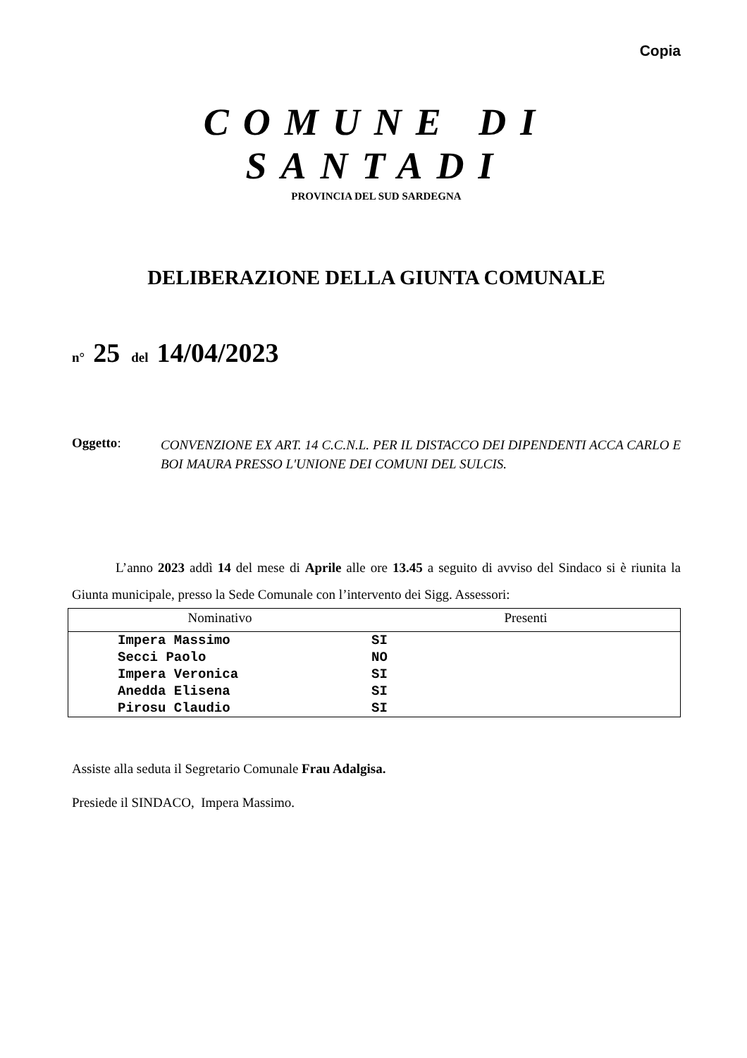Copia
COMUNE DI SANTADI
PROVINCIA DEL SUD SARDEGNA
DELIBERAZIONE DELLA GIUNTA COMUNALE
n° 25 del 14/04/2023
Oggetto:
CONVENZIONE EX ART. 14 C.C.N.L. PER IL DISTACCO DEI DIPENDENTI ACCA CARLO E BOI MAURA PRESSO L'UNIONE DEI COMUNI DEL SULCIS.
L’anno 2023 addì 14 del mese di Aprile alle ore 13.45 a seguito di avviso del Sindaco si è riunita la Giunta municipale, presso la Sede Comunale con l’intervento dei Sigg. Assessori:
| Nominativo | Presenti | |
| --- | --- | --- |
| Impera Massimo | SI | |
| Secci Paolo | NO | |
| Impera Veronica | SI | |
| Anedda Elisena | SI | |
| Pirosu Claudio | SI | |
Assiste alla seduta il Segretario Comunale Frau Adalgisa.
Presiede il SINDACO, Impera Massimo.